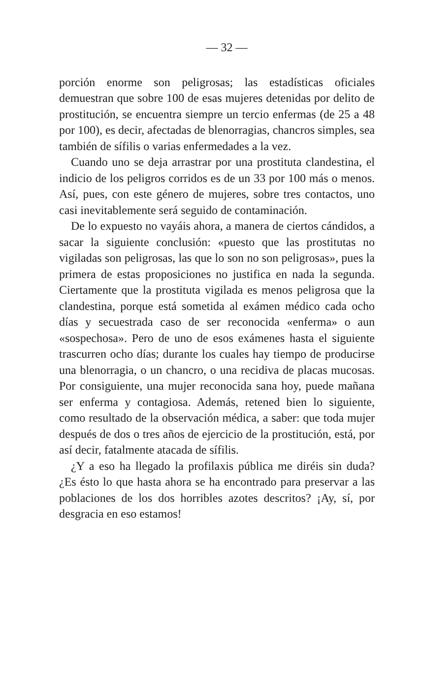— 32 —
porción enorme son peligrosas; las estadísticas oficiales demuestran que sobre 100 de esas mujeres detenidas por delito de prostitución, se encuentra siempre un tercio enfermas (de 25 a 48 por 100), es decir, afectadas de blenorragias, chancros simples, sea también de sífilis o varias enfermedades a la vez.
Cuando uno se deja arrastrar por una prostituta clandestina, el indicio de los peligros corridos es de un 33 por 100 más o menos. Así, pues, con este género de mujeres, sobre tres contactos, uno casi inevitablemente será seguido de contaminación.
De lo expuesto no vayáis ahora, a manera de ciertos cándidos, a sacar la siguiente conclusión: «puesto que las prostitutas no vigiladas son peligrosas, las que lo son no son peligrosas», pues la primera de estas proposiciones no justifica en nada la segunda. Ciertamente que la prostituta vigilada es menos peligrosa que la clandestina, porque está sometida al exámen médico cada ocho días y secuestrada caso de ser reconocida «enferma» o aun «sospechosa». Pero de uno de esos exámenes hasta el siguiente trascurren ocho días; durante los cuales hay tiempo de producirse una blenorragia, o un chancro, o una recidiva de placas mucosas. Por consiguiente, una mujer reconocida sana hoy, puede mañana ser enferma y contagiosa. Además, retened bien lo siguiente, como resultado de la observación médica, a saber: que toda mujer después de dos o tres años de ejercicio de la prostitución, está, por así decir, fatalmente atacada de sífilis.
¿Y a eso ha llegado la profilaxis pública me diréis sin duda? ¿Es ésto lo que hasta ahora se ha encontrado para preservar a las poblaciones de los dos horribles azotes descritos? ¡Ay, sí, por desgracia en eso estamos!